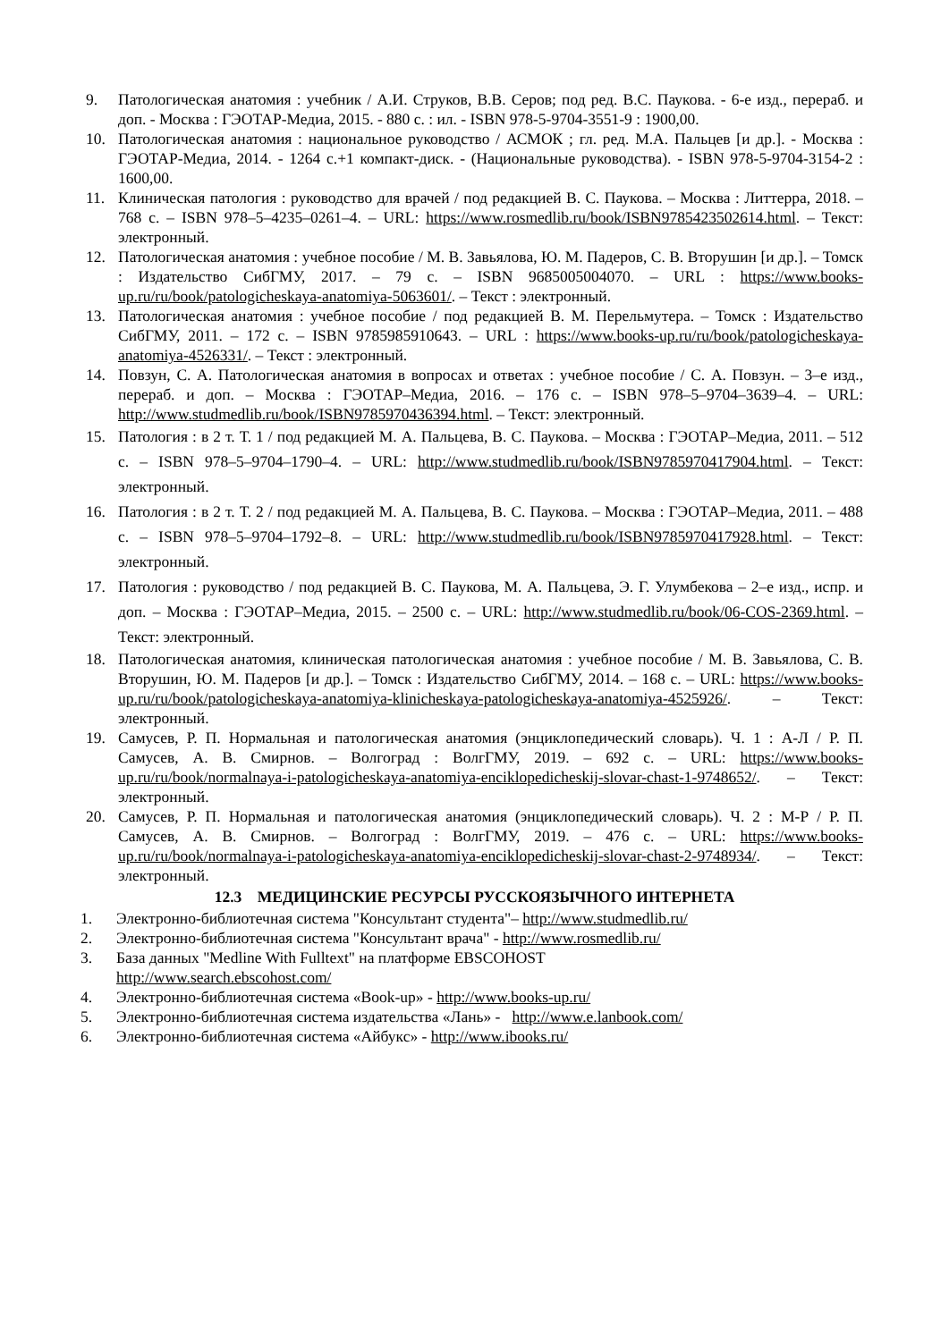9. Патологическая анатомия : учебник / А.И. Струков, В.В. Серов; под ред. В.С. Паукова. - 6-е изд., перераб. и доп. - Москва : ГЭОТАР-Медиа, 2015. - 880 с. : ил. - ISBN 978-5-9704-3551-9 : 1900,00.
10. Патологическая анатомия : национальное руководство / АСМОК ; гл. ред. М.А. Пальцев [и др.]. - Москва : ГЭОТАР-Медиа, 2014. - 1264 с.+1 компакт-диск. - (Национальные руководства). - ISBN 978-5-9704-3154-2 : 1600,00.
11. Клиническая патология : руководство для врачей / под редакцией В. С. Паукова. – Москва : Литтерра, 2018. – 768 с. – ISBN 978–5–4235–0261–4. – URL: https://www.rosmedlib.ru/book/ISBN9785423502614.html. – Текст: электронный.
12. Патологическая анатомия : учебное пособие / М. В. Завьялова, Ю. М. Падеров, С. В. Вторушин [и др.]. – Томск : Издательство СибГМУ, 2017. – 79 с. – ISBN 9685005004070. – URL : https://www.books-up.ru/ru/book/patologicheskaya-anatomiya-5063601/. – Текст : электронный.
13. Патологическая анатомия : учебное пособие / под редакцией В. М. Перельмутера. – Томск : Издательство СибГМУ, 2011. – 172 с. – ISBN 9785985910643. – URL : https://www.books-up.ru/ru/book/patologicheskaya-anatomiya-4526331/. – Текст : электронный.
14. Повзун, С. А. Патологическая анатомия в вопросах и ответах : учебное пособие / С. А. Повзун. – 3–е изд., перераб. и доп. – Москва : ГЭОТАР–Медиа, 2016. – 176 с. – ISBN 978–5–9704–3639–4. – URL: http://www.studmedlib.ru/book/ISBN9785970436394.html. – Текст: электронный.
15. Патология : в 2 т. Т. 1 / под редакцией М. А. Пальцева, В. С. Паукова. – Москва : ГЭОТАР–Медиа, 2011. – 512 с. – ISBN 978–5–9704–1790–4. – URL: http://www.studmedlib.ru/book/ISBN9785970417904.html. – Текст: электронный.
16. Патология : в 2 т. Т. 2 / под редакцией М. А. Пальцева, В. С. Паукова. – Москва : ГЭОТАР–Медиа, 2011. – 488 с. – ISBN 978–5–9704–1792–8. – URL: http://www.studmedlib.ru/book/ISBN9785970417928.html. – Текст: электронный.
17. Патология : руководство / под редакцией В. С. Паукова, М. А. Пальцева, Э. Г. Улумбекова – 2–е изд., испр. и доп. – Москва : ГЭОТАР–Медиа, 2015. – 2500 с. – URL: http://www.studmedlib.ru/book/06-COS-2369.html. – Текст: электронный.
18. Патологическая анатомия, клиническая патологическая анатомия : учебное пособие / М. В. Завьялова, С. В. Вторушин, Ю. М. Падеров [и др.]. – Томск : Издательство СибГМУ, 2014. – 168 с. – URL: https://www.books-up.ru/ru/book/patologicheskaya-anatomiya-klinicheskaya-patologicheskaya-anatomiya-4525926/. – Текст: электронный.
19. Самусев, Р. П. Нормальная и патологическая анатомия (энциклопедический словарь). Ч. 1 : А-Л / Р. П. Самусев, А. В. Смирнов. – Волгоград : ВолгГМУ, 2019. – 692 с. – URL: https://www.books-up.ru/ru/book/normalnaya-i-patologicheskaya-anatomiya-enciklopedicheskij-slovar-chast-1-9748652/. – Текст: электронный.
20. Самусев, Р. П. Нормальная и патологическая анатомия (энциклопедический словарь). Ч. 2 : М-Р / Р. П. Самусев, А. В. Смирнов. – Волгоград : ВолгГМУ, 2019. – 476 с. – URL: https://www.books-up.ru/ru/book/normalnaya-i-patologicheskaya-anatomiya-enciklopedicheskij-slovar-chast-2-9748934/. – Текст: электронный.
12.3 МЕДИЦИНСКИЕ РЕСУРСЫ РУССКОЯЗЫЧНОГО ИНТЕРНЕТА
1. Электронно-библиотечная система "Консультант студента"– http://www.studmedlib.ru/
2. Электронно-библиотечная система "Консультант врача" - http://www.rosmedlib.ru/
3. База данных "Medline With Fulltext" на платформе EBSCOHOST
http://www.search.ebscohost.com/
4. Электронно-библиотечная система «Book-up» - http://www.books-up.ru/
5. Электронно-библиотечная система издательства «Лань» - http://www.e.lanbook.com/
6. Электронно-библиотечная система «Айбукс» - http://www.ibooks.ru/